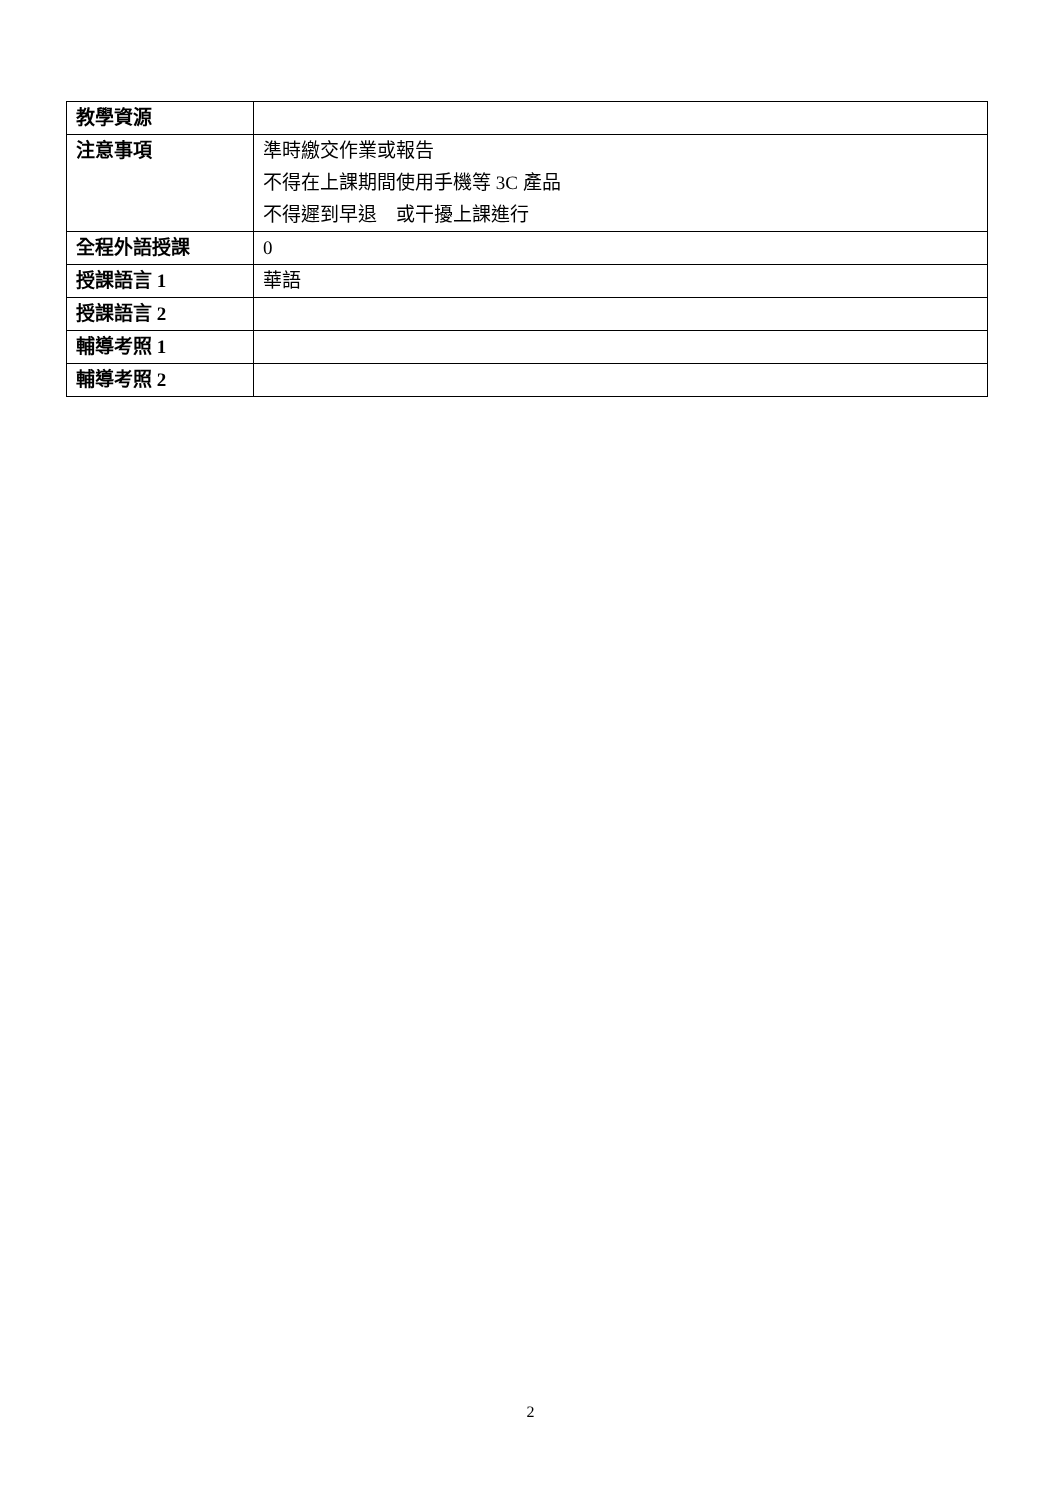| 教學資源 | |
| 注意事項 | 準時繳交作業或報告 不得在上課期間使用手機等 3C 產品 不得遲到早退 或干擾上課進行 |
| 全程外語授課 | 0 |
| 授課語言 1 | 華語 |
| 授課語言 2 | |
| 輔導考照 1 | |
| 輔導考照 2 | |
2